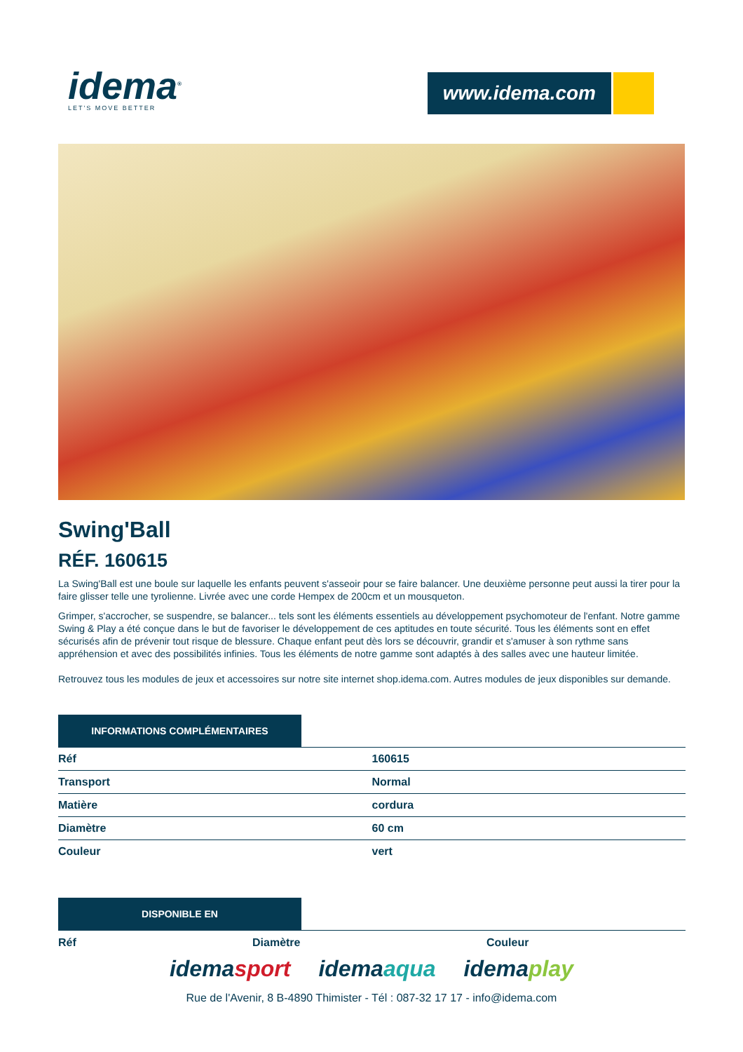idema<sup>®</sup>
LET'S MOVE BETTER
www.idema.com
Swing'Ball
RÉF. 160615
La Swing'Ball est une boule sur laquelle les enfants peuvent s'asseoir pour se faire balancer. Une deuxième personne peut aussi la tirer pour la faire glisser telle une tyrolienne. Livrée avec une corde Hempex de 200cm et un mousqueton.
Grimper, s'accrocher, se suspendre, se balancer... tels sont les éléments essentiels au développement psychomoteur de l'enfant. Notre gamme Swing & Play a été conçue dans le but de favoriser le développement de ces aptitudes en toute sécurité. Tous les éléments sont en effet sécurisés afin de prévenir tout risque de blessure. Chaque enfant peut dès lors se découvrir, grandir et s'amuser à son rythme sans appréhension et avec des possibilités infinies. Tous les éléments de notre gamme sont adaptés à des salles avec une hauteur limitée.
Retrouvez tous les modules de jeux et accessoires sur notre site internet shop.idema.com. Autres modules de jeux disponibles sur demande.
INFORMATIONS COMPLÉMENTAIRES
| Réf | 160615 |
| Transport | Normal |
| Matière | cordura |
| Diamètre | 60 cm |
| Couleur | vert |
DISPONIBLE EN
Réf Diamètre Couleur
idemasport idemaaqua idemaplay
Rue de l'Avenir, 8 B-4890 Thimister - Tél : 087-32 17 17 - info@idema.com